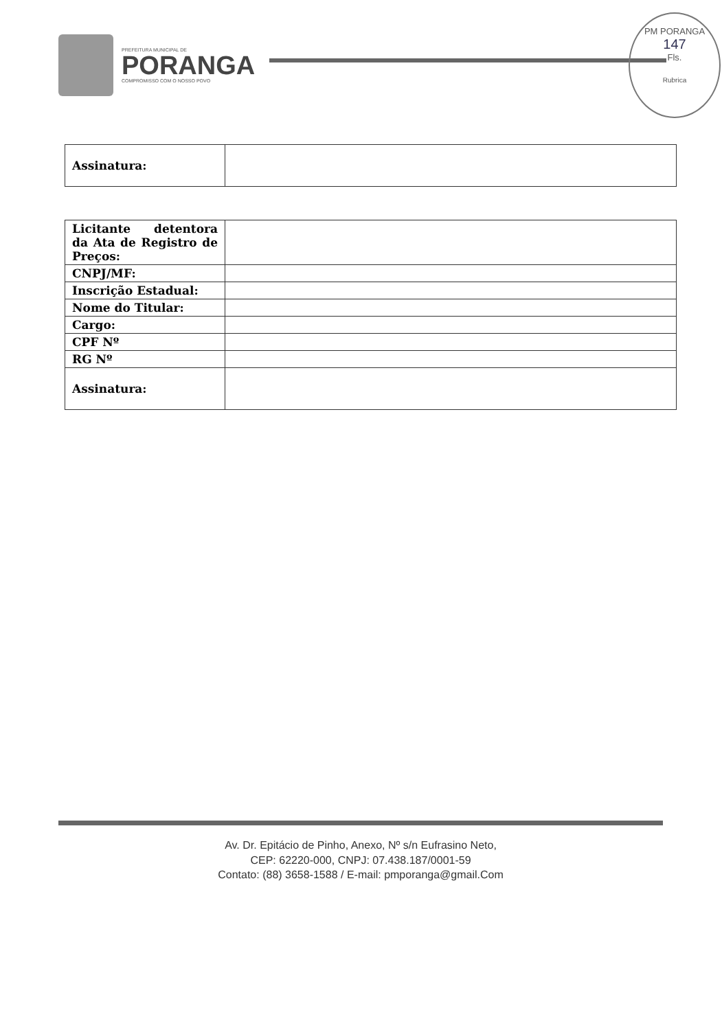PREFEITURA MUNICIPAL DE
PORANGA
COMPROMISSO COM O NOSSO POVO
PM PORANGA
147
Fls.
Rubrica
| Assinatura: | |
| Licitante detentora da Ata de Registro de Preços: | |
| CNPJ/MF: | |
| Inscrição Estadual: | |
| Nome do Titular: | |
| Cargo: | |
| CPF Nº | |
| RG Nº | |
| Assinatura: | |
Av. Dr. Epitácio de Pinho, Anexo, Nº s/n Eufrasino Neto,
CEP: 62220-000, CNPJ: 07.438.187/0001-59
Contato: (88) 3658-1588 / E-mail: pmporanga@gmail.Com